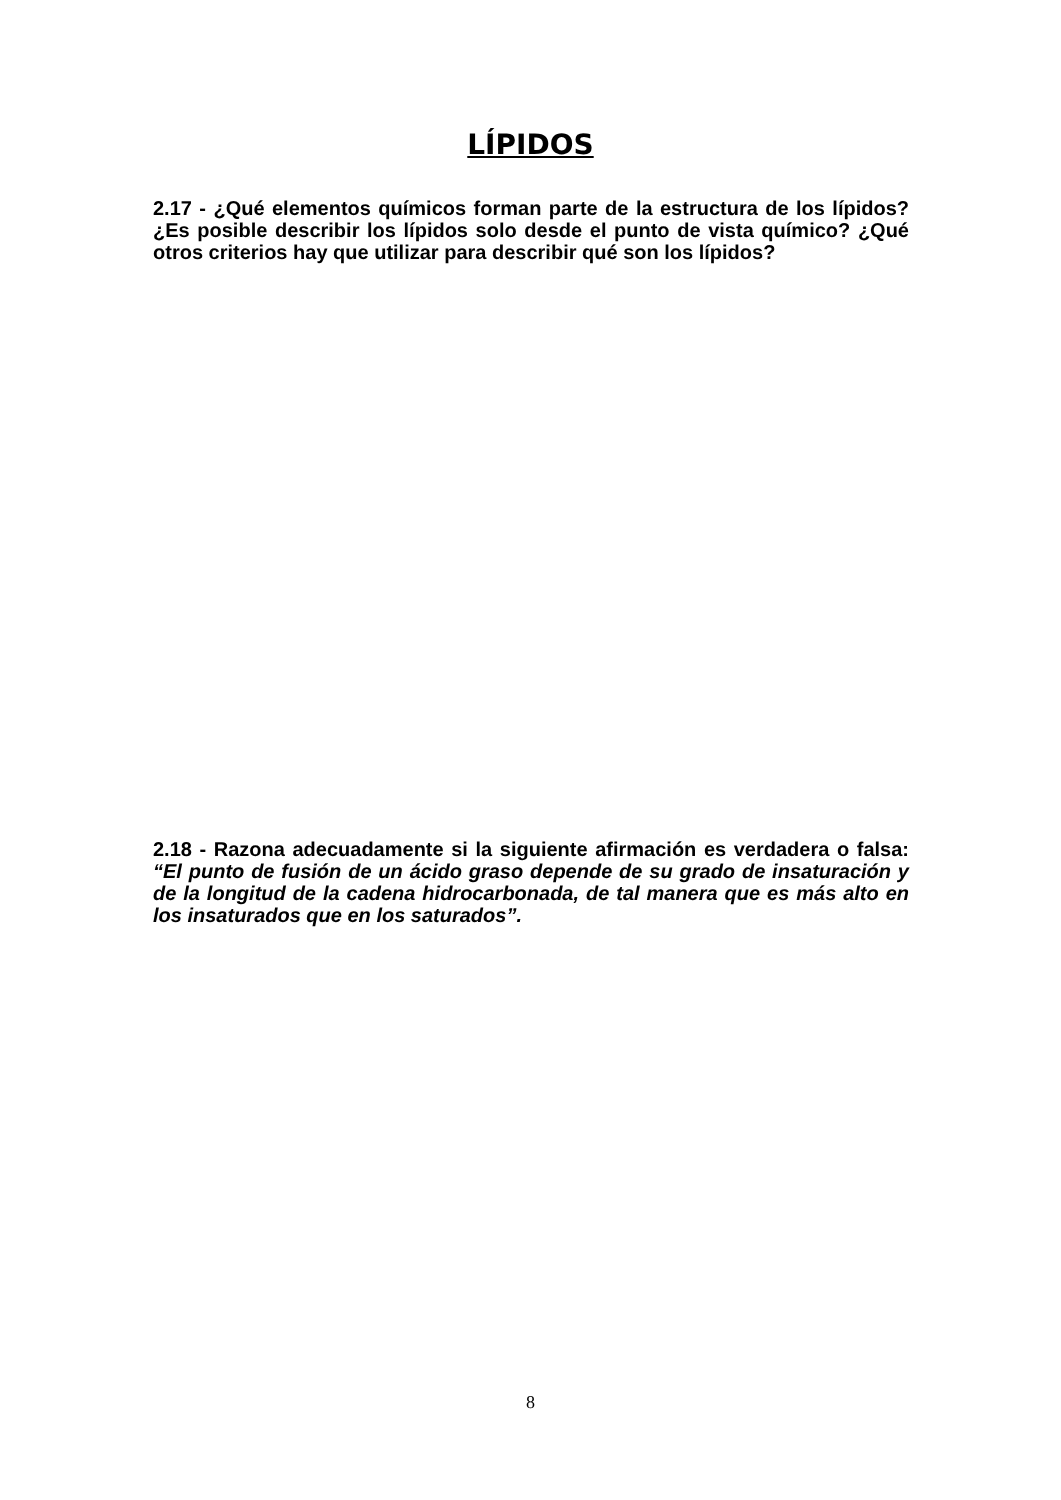LÍPIDOS
2.17 - ¿Qué elementos químicos forman parte de la estructura de los lípidos? ¿Es posible describir los lípidos solo desde el punto de vista químico? ¿Qué otros criterios hay que utilizar para describir qué son los lípidos?
2.18 - Razona adecuadamente si la siguiente afirmación es verdadera o falsa: “El punto de fusión de un ácido graso depende de su grado de insaturación y de la longitud de la cadena hidrocarbonada, de tal manera que es más alto en los insaturados que en los saturados”.
8